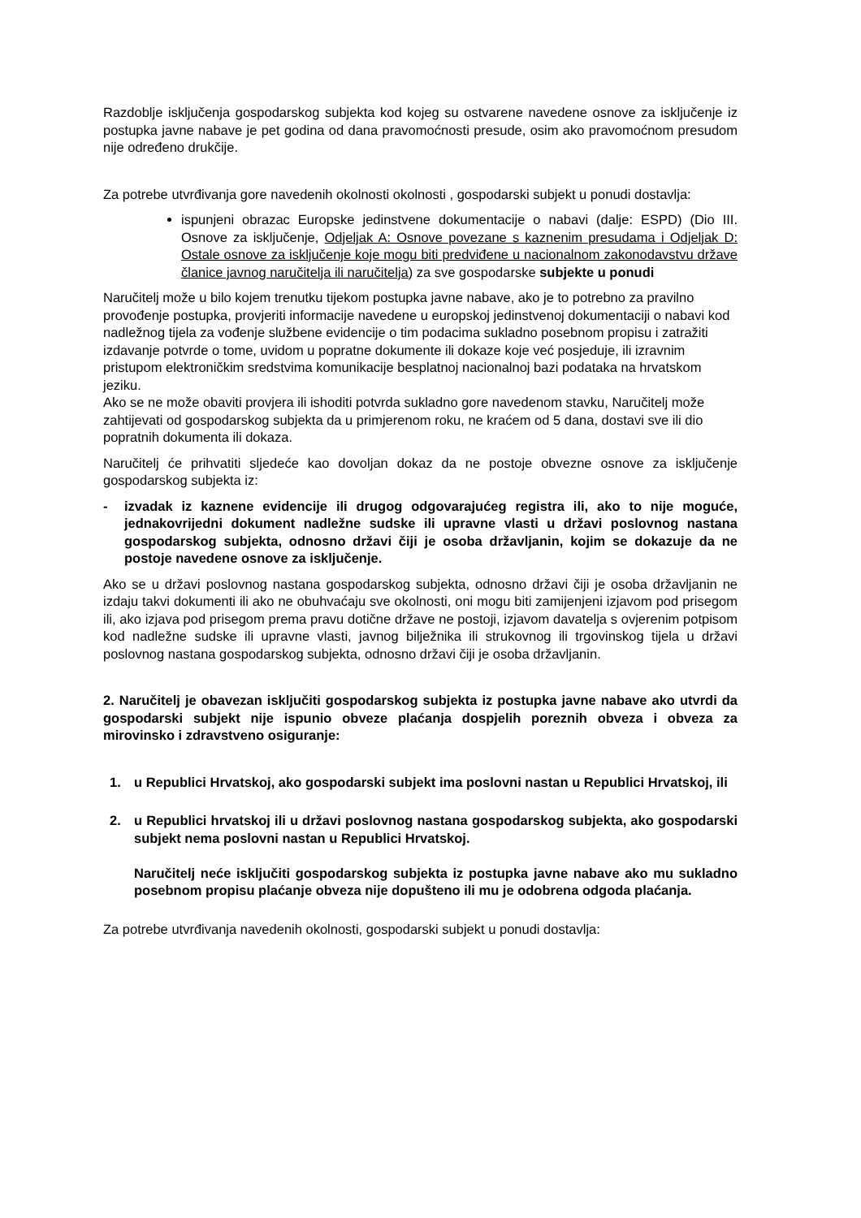Razdoblje isključenja gospodarskog subjekta kod kojeg su ostvarene navedene osnove za isključenje iz postupka javne nabave je pet godina od dana pravomoćnosti presude, osim ako pravomoćnom presudom nije određeno drukčije.
Za potrebe utvrđivanja gore navedenih okolnosti okolnosti , gospodarski subjekt u ponudi dostavlja:
ispunjeni obrazac Europske jedinstvene dokumentacije o nabavi (dalje: ESPD) (Dio III. Osnove za isključenje, Odjeljak A: Osnove povezane s kaznenim presudama i Odjeljak D: Ostale osnove za isključenje koje mogu biti predviđene u nacionalnom zakonodavstvu države članice javnog naručitelja ili naručitelja) za sve gospodarske subjekte u ponudi
Naručitelj može u bilo kojem trenutku tijekom postupka javne nabave, ako je to potrebno za pravilno provođenje postupka, provjeriti informacije navedene u europskoj jedinstvenoj dokumentaciji o nabavi kod nadležnog tijela za vođenje službene evidencije o tim podacima sukladno posebnom propisu i zatražiti izdavanje potvrde o tome, uvidom u popratne dokumente ili dokaze koje već posjeduje, ili izravnim pristupom elektroničkim sredstvima komunikacije besplatnoj nacionalnoj bazi podataka na hrvatskom jeziku.
Ako se ne može obaviti provjera ili ishoditi potvrda sukladno gore navedenom stavku, Naručitelj može zahtijevati od gospodarskog subjekta da u primjerenom roku, ne kraćem od 5 dana, dostavi sve ili dio popratnih dokumenta ili dokaza.
Naručitelj će prihvatiti sljedeće kao dovoljan dokaz da ne postoje obvezne osnove za isključenje gospodarskog subjekta iz:
- izvadak iz kaznene evidencije ili drugog odgovarajućeg registra ili, ako to nije moguće, jednakovrijedni dokument nadležne sudske ili upravne vlasti u državi poslovnog nastana gospodarskog subjekta, odnosno državi čiji je osoba državljanin, kojim se dokazuje da ne postoje navedene osnove za isključenje.
Ako se u državi poslovnog nastana gospodarskog subjekta, odnosno državi čiji je osoba državljanin ne izdaju takvi dokumenti ili ako ne obuhvaćaju sve okolnosti, oni mogu biti zamijenjeni izjavom pod prisegom ili, ako izjava pod prisegom prema pravu dotične države ne postoji, izjavom davatelja s ovjerenim potpisom kod nadležne sudske ili upravne vlasti, javnog bilježnika ili strukovnog ili trgovinskog tijela u državi poslovnog nastana gospodarskog subjekta, odnosno državi čiji je osoba državljanin.
2. Naručitelj je obavezan isključiti gospodarskog subjekta iz postupka javne nabave ako utvrdi da gospodarski subjekt nije ispunio obveze plaćanja dospjelih poreznih obveza i obveza za mirovinsko i zdravstveno osiguranje:
1. u Republici Hrvatskoj, ako gospodarski subjekt ima poslovni nastan u Republici Hrvatskoj, ili
2. u Republici hrvatskoj ili u državi poslovnog nastana gospodarskog subjekta, ako gospodarski subjekt nema poslovni nastan u Republici Hrvatskoj.
Naručitelj neće isključiti gospodarskog subjekta iz postupka javne nabave ako mu sukladno posebnom propisu plaćanje obveza nije dopušteno ili mu je odobrena odgoda plaćanja.
Za potrebe utvrđivanja navedenih okolnosti, gospodarski subjekt u ponudi dostavlja: